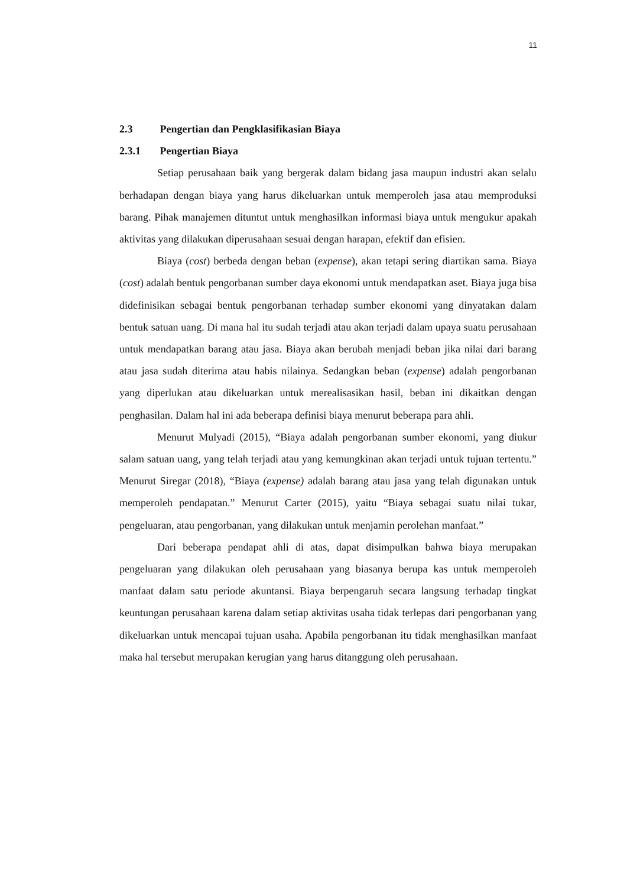11
2.3 Pengertian dan Pengklasifikasian Biaya
2.3.1 Pengertian Biaya
Setiap perusahaan baik yang bergerak dalam bidang jasa maupun industri akan selalu berhadapan dengan biaya yang harus dikeluarkan untuk memperoleh jasa atau memproduksi barang. Pihak manajemen dituntut untuk menghasilkan informasi biaya untuk mengukur apakah aktivitas yang dilakukan diperusahaan sesuai dengan harapan, efektif dan efisien.
Biaya (cost) berbeda dengan beban (expense), akan tetapi sering diartikan sama. Biaya (cost) adalah bentuk pengorbanan sumber daya ekonomi untuk mendapatkan aset. Biaya juga bisa didefinisikan sebagai bentuk pengorbanan terhadap sumber ekonomi yang dinyatakan dalam bentuk satuan uang. Di mana hal itu sudah terjadi atau akan terjadi dalam upaya suatu perusahaan untuk mendapatkan barang atau jasa. Biaya akan berubah menjadi beban jika nilai dari barang atau jasa sudah diterima atau habis nilainya. Sedangkan beban (expense) adalah pengorbanan yang diperlukan atau dikeluarkan untuk merealisasikan hasil, beban ini dikaitkan dengan penghasilan. Dalam hal ini ada beberapa definisi biaya menurut beberapa para ahli.
Menurut Mulyadi (2015), “Biaya adalah pengorbanan sumber ekonomi, yang diukur salam satuan uang, yang telah terjadi atau yang kemungkinan akan terjadi untuk tujuan tertentu.” Menurut Siregar (2018), “Biaya (expense) adalah barang atau jasa yang telah digunakan untuk memperoleh pendapatan.” Menurut Carter (2015), yaitu “Biaya sebagai suatu nilai tukar, pengeluaran, atau pengorbanan, yang dilakukan untuk menjamin perolehan manfaat.”
Dari beberapa pendapat ahli di atas, dapat disimpulkan bahwa biaya merupakan pengeluaran yang dilakukan oleh perusahaan yang biasanya berupa kas untuk memperoleh manfaat dalam satu periode akuntansi. Biaya berpengaruh secara langsung terhadap tingkat keuntungan perusahaan karena dalam setiap aktivitas usaha tidak terlepas dari pengorbanan yang dikeluarkan untuk mencapai tujuan usaha. Apabila pengorbanan itu tidak menghasilkan manfaat maka hal tersebut merupakan kerugian yang harus ditanggung oleh perusahaan.